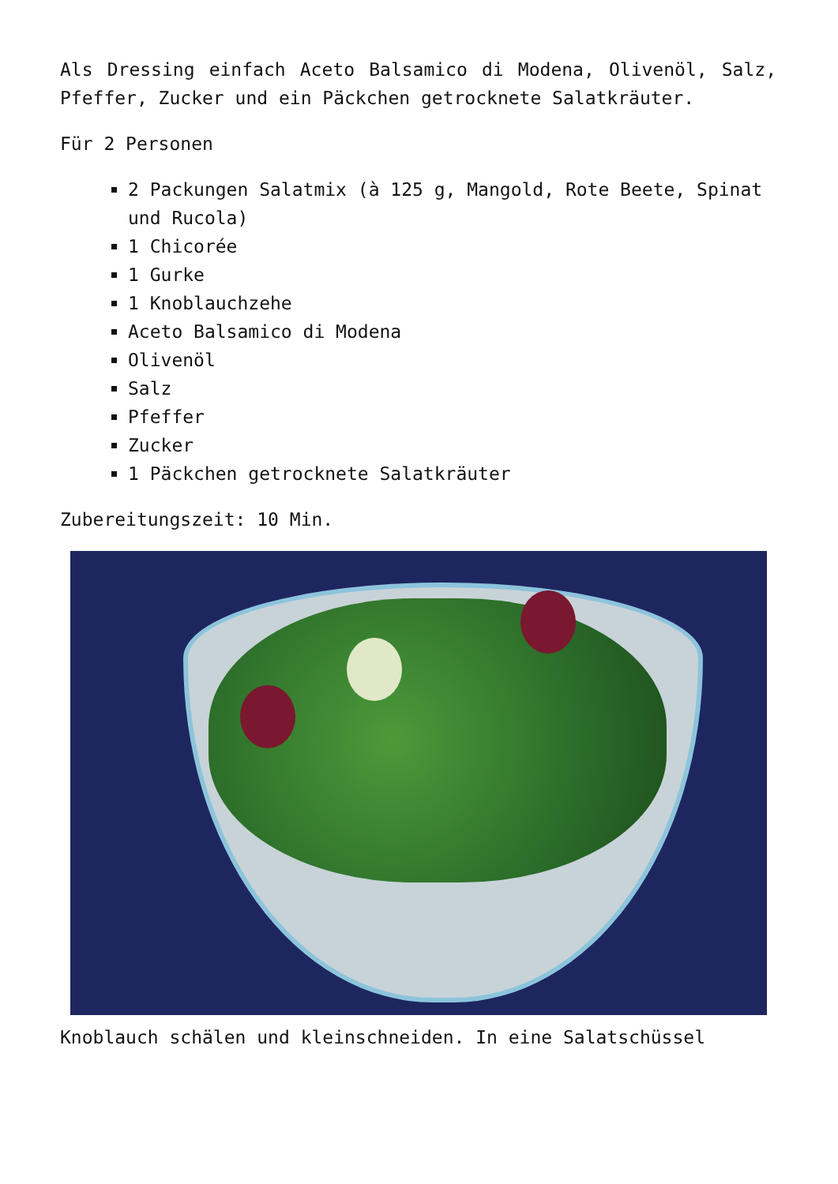Als Dressing einfach Aceto Balsamico di Modena, Olivenöl, Salz, Pfeffer, Zucker und ein Päckchen getrocknete Salatkräuter.
Für 2 Personen
2 Packungen Salatmix (à 125 g, Mangold, Rote Beete, Spinat und Rucola)
1 Chicorée
1 Gurke
1 Knoblauchzehe
Aceto Balsamico di Modena
Olivenöl
Salz
Pfeffer
Zucker
1 Päckchen getrocknete Salatkräuter
Zubereitungszeit: 10 Min.
Knoblauch schälen und kleinschneiden. In eine Salatschüssel